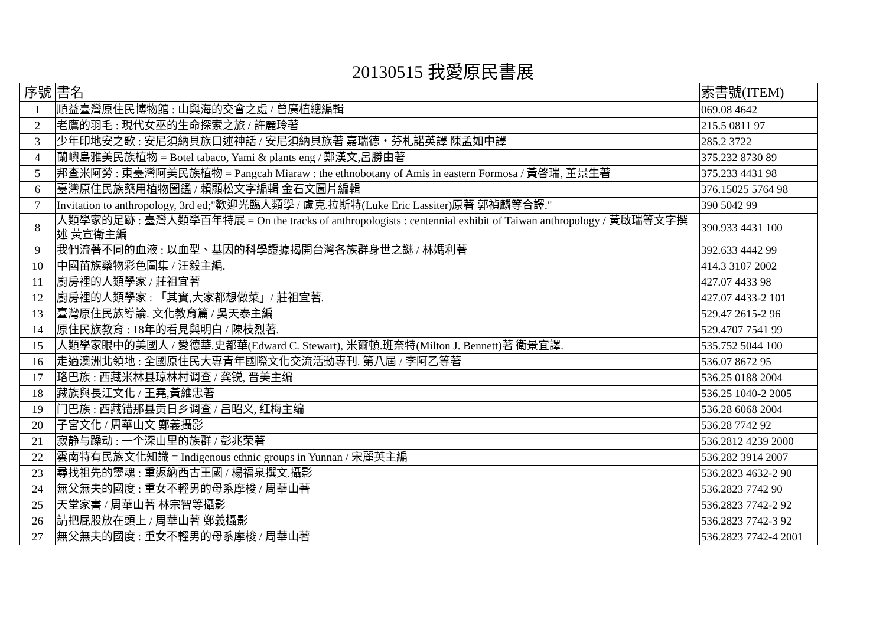20130515 我愛原民書展
| 序號 | 書名 | 索書號(ITEM) |
| --- | --- | --- |
| 1 | 順益臺灣原住民博物館 : 山與海的交會之處 / 曾廣植總編輯 | 069.08 4642 |
| 2 | 老鷹的羽毛 : 現代女巫的生命探索之旅 / 許麗玲著 | 215.5 0811 97 |
| 3 | 少年印地安之歌 : 安尼須納貝族口述神話 / 安尼須納貝族著 嘉瑞德・芬札諾英譯 陳孟如中譯 | 285.2 3722 |
| 4 | 蘭嶼島雅美民族植物 = Botel tabaco, Yami & plants eng / 鄭漢文,呂勝由著 | 375.232 8730 89 |
| 5 | 邦查米阿勞 : 東臺灣阿美民族植物 = Pangcah Miaraw : the ethnobotany of Amis in eastern Formosa / 黃啓瑞, 董景生著 | 375.233 4431 98 |
| 6 | 臺灣原住民族藥用植物圖鑑 / 賴顯松文字編輯 金石文圖片編輯 | 376.15025 5764 98 |
| 7 | Invitation to anthropology, 3rd ed;"歡迎光臨人類學 / 盧克.拉斯特(Luke Eric Lassiter)原著 郭禎麟等合譯." | 390 5042 99 |
| 8 | 人類學家的足跡 : 臺灣人類學百年特展 = On the tracks of anthropologists : centennial exhibit of Taiwan anthropology / 黃啟瑞等文字撰述 黃宣衛主編 | 390.933 4431 100 |
| 9 | 我們流著不同的血液 : 以血型、基因的科學證據揭開台灣各族群身世之謎 / 林媽利著 | 392.633 4442 99 |
| 10 | 中國苗族藥物彩色圖集 / 汪毅主編. | 414.3 3107 2002 |
| 11 | 廚房裡的人類學家 / 莊祖宜著 | 427.07 4433 98 |
| 12 | 廚房裡的人類學家 : 「其實,大家都想做菜」/ 莊祖宜著. | 427.07 4433-2 101 |
| 13 | 臺灣原住民族導論. 文化教育篇 / 吳天泰主編 | 529.47 2615-2 96 |
| 14 | 原住民族教育 : 18年的看見與明白 / 陳枝烈著. | 529.4707 7541 99 |
| 15 | 人類學家眼中的美國人 / 愛德華.史都華(Edward C. Stewart), 米爾頓.班奈特(Milton J. Bennett)著 衛景宜譯. | 535.752 5044 100 |
| 16 | 走過澳洲北領地 : 全國原住民大專青年國際文化交流活動專刊. 第八屆 / 李阿乙等著 | 536.07 8672 95 |
| 17 | 珞巴族 : 西藏米林县琼林村调查 / 龚锐, 晋美主编 | 536.25 0188 2004 |
| 18 | 藏族與長江文化 / 王堯,黃維忠著 | 536.25 1040-2 2005 |
| 19 | 门巴族 : 西藏错那县贡日乡调查 / 吕昭义, 红梅主编 | 536.28 6068 2004 |
| 20 | 子宮文化 / 周華山文 鄭義攝影 | 536.28 7742 92 |
| 21 | 寂静与躁动 : 一个深山里的族群 / 彭兆荣著 | 536.2812 4239 2000 |
| 22 | 雲南特有民族文化知識 = Indigenous ethnic groups in Yunnan / 宋麗英主編 | 536.282 3914 2007 |
| 23 | 尋找祖先的靈魂 : 重返納西古王國 / 楊福泉撰文.攝影 | 536.2823 4632-2 90 |
| 24 | 無父無夫的國度 : 重女不輕男的母系摩梭 / 周華山著 | 536.2823 7742 90 |
| 25 | 天堂家書 / 周華山著 林宗智等攝影 | 536.2823 7742-2 92 |
| 26 | 請把屁股放在頭上 / 周華山著 鄭義攝影 | 536.2823 7742-3 92 |
| 27 | 無父無夫的國度 : 重女不輕男的母系摩梭 / 周華山著 | 536.2823 7742-4 2001 |